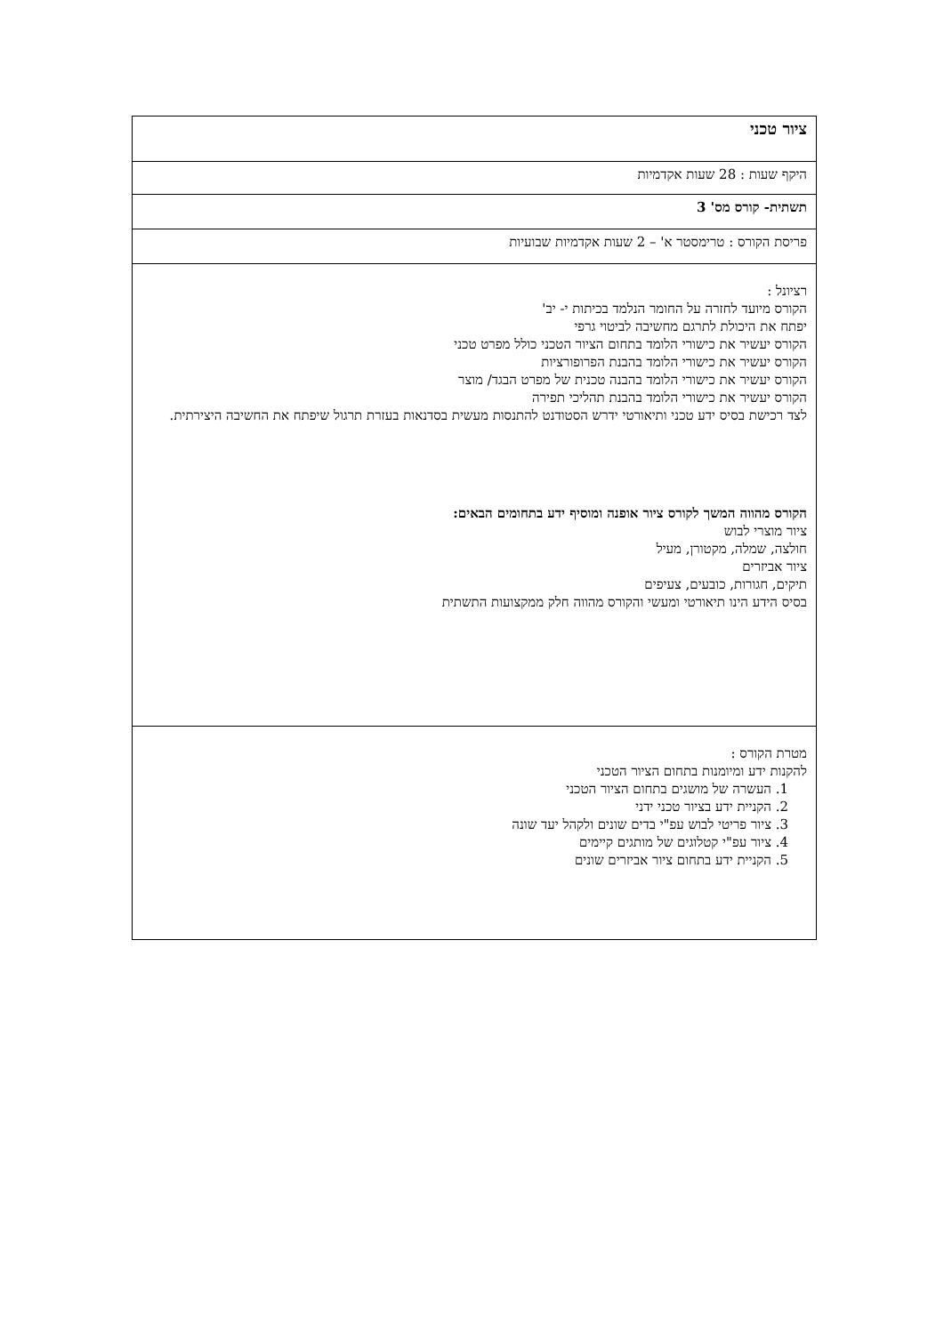| ציור טכני |
| היקף שעות : 28 שעות אקדמיות |
| תשתית- קורס מס' 3 |
| פריסת הקורס : טרימסטר א' – 2 שעות אקדמיות שבועיות |
| רציונל : הקורס מיועד לחזרה על החומר הנלמד בכיתות י- יב' יפתח את היכולת לתרגם מחשיבה לביטוי גרפי הקורס יעשיר את כישורי הלומד בתחום הציור הטכני כולל מפרט טכני הקורס יעשיר את כישורי הלומד בהבנת הפרופורציות הקורס יעשיר את כישורי הלומד בהבנה טכנית של מפרט הבגד/ מוצר הקורס יעשיר את כישורי הלומד בהבנת תהליכי תפירה לצד רכישת בסיס ידע טכני ותיאורטי ידרש הסטודנט להתנסות מעשית בסדנאות בעזרת תרגול שיפתח את החשיבה היצירתית. הקורס מהווה המשך לקורס ציור אופנה ומוסיף ידע בתחומים הבאים: ציור מוצרי לבוש חולצה, שמלה, מקטורן, מעיל ציור אביזרים תיקים, חגורות, כובעים, צעיפים בסיס הידע הינו תיאורטי ומעשי והקורס מהווה חלק ממקצועות התשתית |
| מטרת הקורס : להקנות ידע ומיומנות בתחום הציור הטכני 1. העשרה של מושגים בתחום הציור הטכני 2. הקניית ידע בציור טכני ידני 3. ציור פריטי לבוש עפ"י בדים שונים ולקהל יעד שונה 4. ציור עפ"י קטלוגים של מותגים קיימים 5. הקניית ידע בתחום ציור אביזרים שונים |